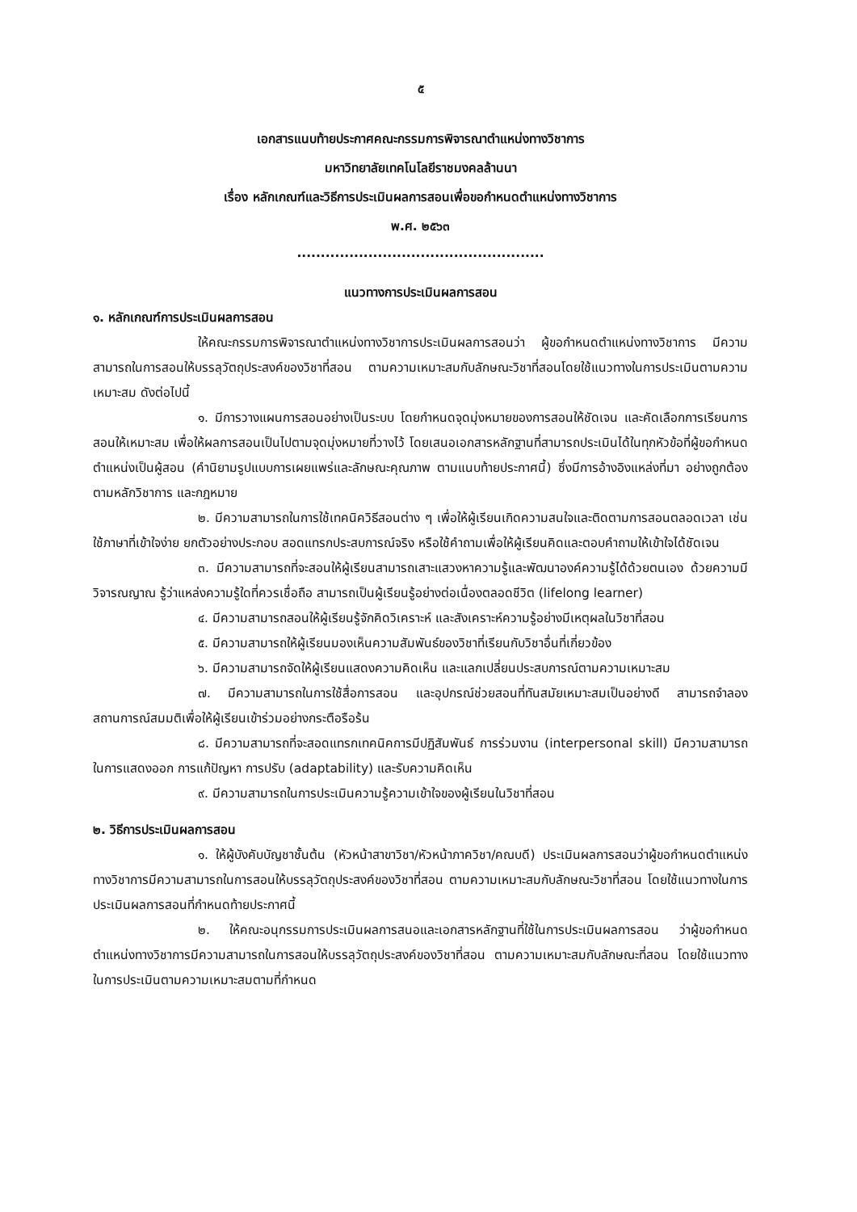๕
เอกสารแนบท้ายประกาศคณะกรรมการพิจารณาตำแหน่งทางวิชาการ
มหาวิทยาลัยเทคโนโลยีราชมงคลล้านนา
เรื่อง หลักเกณฑ์และวิธีการประเมินผลการสอนเพื่อขอกำหนดตำแหน่งทางวิชาการ
พ.ศ. ๒๕๖๓
....................................................
แนวทางการประเมินผลการสอน
๑. หลักเกณฑ์การประเมินผลการสอน
ให้คณะกรรมการพิจารณาตำแหน่งทางวิชาการประเมินผลการสอนว่า ผู้ขอกำหนดตำแหน่งทางวิชาการ มีความสามารถในการสอนให้บรรลุวัตถุประสงค์ของวิชาที่สอน ตามความเหมาะสมกับลักษณะวิชาที่สอนโดยใช้แนวทางในการประเมินตามความเหมาะสม ดังต่อไปนี้
๑. มีการวางแผนการสอนอย่างเป็นระบบ โดยกำหนดจุดมุ่งหมายของการสอนให้ชัดเจน และคัดเลือกการเรียนการสอนให้เหมาะสม เพื่อให้ผลการสอนเป็นไปตามจุดมุ่งหมายที่วางไว้ โดยเสนอเอกสารหลักฐานที่สามารถประเมินได้ในทุกหัวข้อที่ผู้ขอกำหนดตำแหน่งเป็นผู้สอน (คำนิยามรูปแบบการเผยแพร่และลักษณะคุณภาพ ตามแนบท้ายประกาศนี้) ซึ่งมีการอ้างอิงแหล่งที่มา อย่างถูกต้องตามหลักวิชาการ และกฎหมาย
๒. มีความสามารถในการใช้เทคนิควิธีสอนต่าง ๆ เพื่อให้ผู้เรียนเกิดความสนใจและติดตามการสอนตลอดเวลา เช่น ใช้ภาษาที่เข้าใจง่าย ยกตัวอย่างประกอบ สอดแทรกประสบการณ์จริง หรือใช้คำถามเพื่อให้ผู้เรียนคิดและตอบคำถามให้เข้าใจได้ชัดเจน
๓. มีความสามารถที่จะสอนให้ผู้เรียนสามารถเสาะแสวงหาความรู้และพัฒนาองค์ความรู้ได้ด้วยตนเอง ด้วยความมีวิจารณญาณ รู้ว่าแหล่งความรู้ใดที่ควรเชื่อถือ สามารถเป็นผู้เรียนรู้อย่างต่อเนื่องตลอดชีวิต (lifelong learner)
๔. มีความสามารถสอนให้ผู้เรียนรู้จักคิดวิเคราะห์ และสังเคราะห์ความรู้อย่างมีเหตุผลในวิชาที่สอน
๕. มีความสามารถให้ผู้เรียนมองเห็นความสัมพันธ์ของวิชาที่เรียนกับวิชาอื่นที่เกี่ยวข้อง
๖. มีความสามารถจัดให้ผู้เรียนแสดงความคิดเห็น และแลกเปลี่ยนประสบการณ์ตามความเหมาะสม
๗. มีความสามารถในการใช้สื่อการสอน และอุปกรณ์ช่วยสอนที่ทันสมัยเหมาะสมเป็นอย่างดี สามารถจำลองสถานการณ์สมมติเพื่อให้ผู้เรียนเข้าร่วมอย่างกระตือรือร้น
๘. มีความสามารถที่จะสอดแทรกเทคนิคการมีปฏิสัมพันธ์ การร่วมงาน (interpersonal skill) มีความสามารถในการแสดงออก การแก้ปัญหา การปรับ (adaptability) และรับความคิดเห็น
๙. มีความสามารถในการประเมินความรู้ความเข้าใจของผู้เรียนในวิชาที่สอน
๒. วิธีการประเมินผลการสอน
๑. ให้ผู้บังคับบัญชาชั้นต้น (หัวหน้าสาขาวิชา/หัวหน้าภาควิชา/คณบดี) ประเมินผลการสอนว่าผู้ขอกำหนดตำแหน่งทางวิชาการมีความสามารถในการสอนให้บรรลุวัตถุประสงค์ของวิชาที่สอน ตามความเหมาะสมกับลักษณะวิชาที่สอน โดยใช้แนวทางในการประเมินผลการสอนที่กำหนดท้ายประกาศนี้
๒. ให้คณะอนุกรรมการประเมินผลการสนอและเอกสารหลักฐานที่ใช้ในการประเมินผลการสอน ว่าผู้ขอกำหนดตำแหน่งทางวิชาการมีความสามารถในการสอนให้บรรลุวัตถุประสงค์ของวิชาที่สอน ตามความเหมาะสมกับลักษณะที่สอน โดยใช้แนวทางในการประเมินตามความเหมาะสมตามที่กำหนด